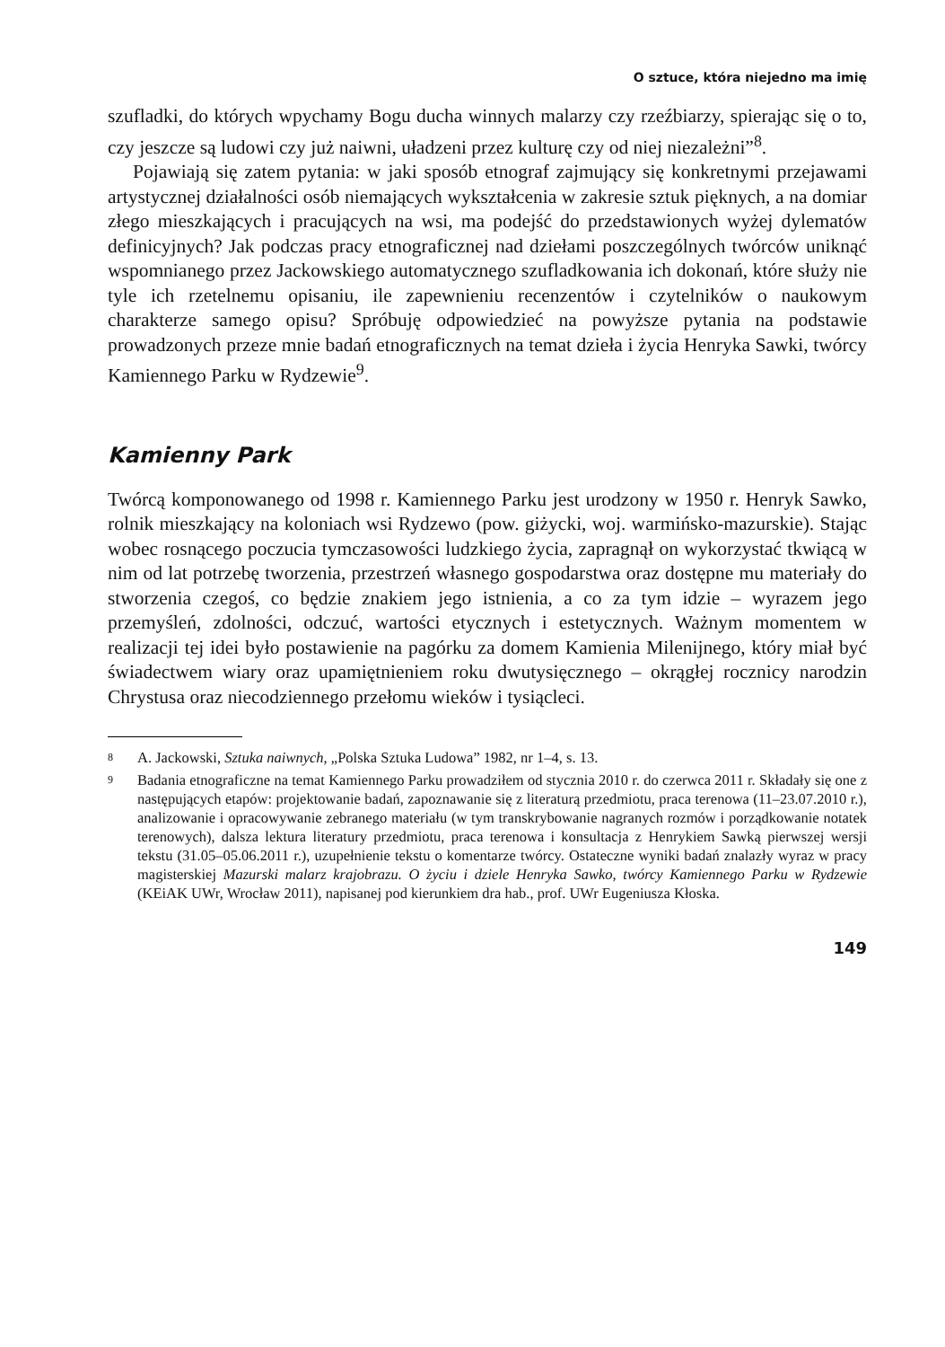O sztuce, która niejedno ma imię
szufladki, do których wpychamy Bogu ducha winnych malarzy czy rzeźbiarzy, spierając się o to, czy jeszcze są ludowi czy już naiwni, uładzeni przez kulturę czy od niej niezależni”<sup>8</sup>.
Pojawiają się zatem pytania: w jaki sposób etnograf zajmujący się konkretnymi przejawami artystycznej działalności osób niemających wykształcenia w zakresie sztuk pięknych, a na domiar złego mieszkających i pracujących na wsi, ma podejść do przedstawionych wyżej dylematów definicyjnych? Jak podczas pracy etnograficznej nad dziełami poszczególnych twórców uniknąć wspomnianego przez Jackowskiego automatycznego szufladkowania ich dokonań, które służy nie tyle ich rzetelnemu opisaniu, ile zapewnieniu recenzentów i czytelników o naukowym charakterze samego opisu? Spróbuję odpowiedzieć na powyższe pytania na podstawie prowadzonych przeze mnie badań etnograficznych na temat dzieła i życia Henryka Sawki, twórcy Kamiennego Parku w Rydzewie<sup>9</sup>.
Kamienny Park
Twórcą komponowanego od 1998 r. Kamiennego Parku jest urodzony w 1950 r. Henryk Sawko, rolnik mieszkający na koloniach wsi Rydzewo (pow. giżycki, woj. warmińsko-mazurskie). Stając wobec rosnącego poczucia tymczasowości ludzkiego życia, zapragnął on wykorzystać tkwiącą w nim od lat potrzebę tworzenia, przestrzeń własnego gospodarstwa oraz dostępne mu materiały do stworzenia czegoś, co będzie znakiem jego istnienia, a co za tym idzie – wyrazem jego przemyśleń, zdolności, odczuć, wartości etycznych i estetycznych. Ważnym momentem w realizacji tej idei było postawienie na pagórku za domem Kamienia Milenijnego, który miał być świadectwem wiary oraz upamiętnieniem roku dwutysięcznego – okrągłej rocznicy narodzin Chrystusa oraz niecodziennego przełomu wieków i tysiącleci.
8 A. Jackowski, Sztuka naiwnych, „Polska Sztuka Ludowa” 1982, nr 1–4, s. 13.
9 Badania etnograficzne na temat Kamiennego Parku prowadziłem od stycznia 2010 r. do czerwca 2011 r. Składały się one z następujących etapów: projektowanie badań, zapoznawanie się z literaturą przedmiotu, praca terenowa (11–23.07.2010 r.), analizowanie i opracowywanie zebranego materiału (w tym transkrybowanie nagranych rozmów i porządkowanie notatek terenowych), dalsza lektura literatury przedmiotu, praca terenowa i konsultacja z Henrykiem Sawką pierwszej wersji tekstu (31.05–05.06.2011 r.), uzupełnienie tekstu o komentarze twórcy. Ostateczne wyniki badań znalazły wyraz w pracy magisterskiej Mazurski malarz krajobrazu. O życiu i dziele Henryka Sawko, twórcy Kamiennego Parku w Rydzewie (KEiAK UWr, Wrocław 2011), napisanej pod kierunkiem dra hab., prof. UWr Eugeniusza Kłoska.
149